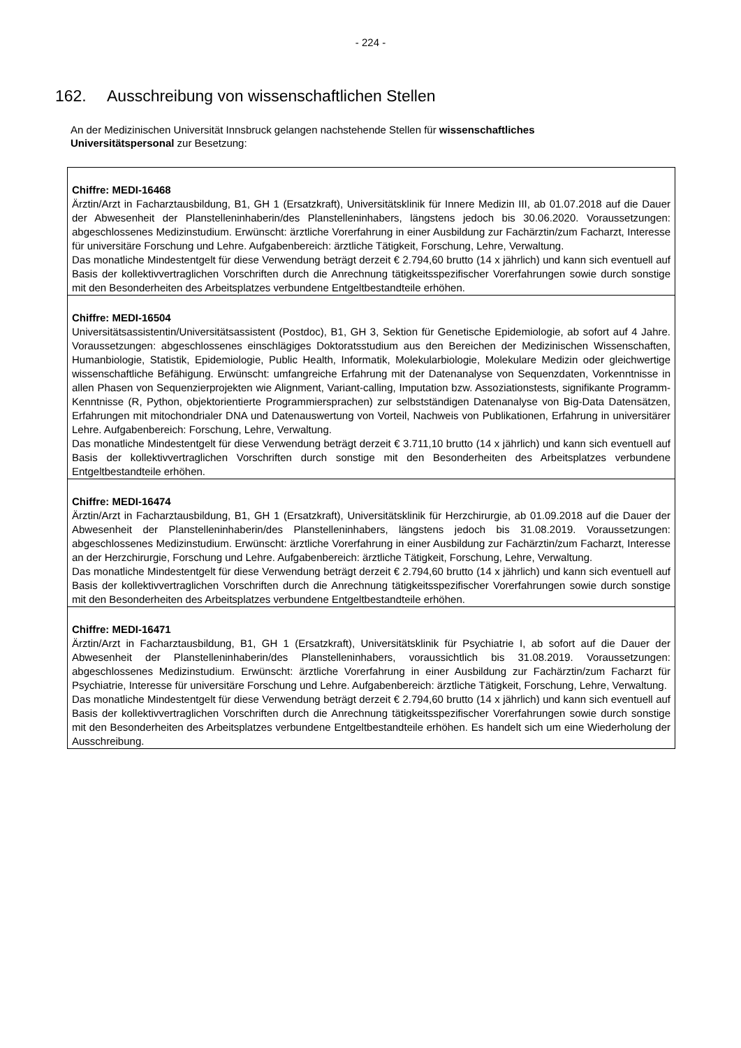- 224 -
162. Ausschreibung von wissenschaftlichen Stellen
An der Medizinischen Universität Innsbruck gelangen nachstehende Stellen für wissenschaftliches Universitätspersonal zur Besetzung:
| Chiffre: MEDI-16468 Ärztin/Arzt in Facharztausbildung, B1, GH 1 (Ersatzkraft), Universitätsklinik für Innere Medizin III, ab 01.07.2018 auf die Dauer der Abwesenheit der Planstelleninhaberin/des Planstelleninhabers, längstens jedoch bis 30.06.2020. Voraussetzungen: abgeschlossenes Medizinstudium. Erwünscht: ärztliche Vorerfahrung in einer Ausbildung zur Fachärztin/zum Facharzt, Interesse für universitäre Forschung und Lehre. Aufgabenbereich: ärztliche Tätigkeit, Forschung, Lehre, Verwaltung. Das monatliche Mindestentgelt für diese Verwendung beträgt derzeit € 2.794,60 brutto (14 x jährlich) und kann sich eventuell auf Basis der kollektivvertraglichen Vorschriften durch die Anrechnung tätigkeitsspezifischer Vorerfahrungen sowie durch sonstige mit den Besonderheiten des Arbeitsplatzes verbundene Entgeltbestandteile erhöhen. |
| Chiffre: MEDI-16504 Universitätsassistentin/Universitätsassistent (Postdoc), B1, GH 3, Sektion für Genetische Epidemiologie, ab sofort auf 4 Jahre. Voraussetzungen: abgeschlossenes einschlägiges Doktoratsstudium aus den Bereichen der Medizinischen Wissenschaften, Humanbiologie, Statistik, Epidemiologie, Public Health, Informatik, Molekularbiologie, Molekulare Medizin oder gleichwertige wissenschaftliche Befähigung. Erwünscht: umfangreiche Erfahrung mit der Datenanalyse von Sequenzdaten, Vorkenntnisse in allen Phasen von Sequenzierprojekten wie Alignment, Variant-calling, Imputation bzw. Assoziationstests, signifikante Programm-Kenntnisse (R, Python, objektorientierte Programmiersprachen) zur selbstständigen Datenanalyse von Big-Data Datensätzen, Erfahrungen mit mitochondrialer DNA und Datenauswertung von Vorteil, Nachweis von Publikationen, Erfahrung in universitärer Lehre. Aufgabenbereich: Forschung, Lehre, Verwaltung. Das monatliche Mindestentgelt für diese Verwendung beträgt derzeit € 3.711,10 brutto (14 x jährlich) und kann sich eventuell auf Basis der kollektivvertraglichen Vorschriften durch sonstige mit den Besonderheiten des Arbeitsplatzes verbundene Entgeltbestandteile erhöhen. |
| Chiffre: MEDI-16474 Ärztin/Arzt in Facharztausbildung, B1, GH 1 (Ersatzkraft), Universitätsklinik für Herzchirurgie, ab 01.09.2018 auf die Dauer der Abwesenheit der Planstelleninhaberin/des Planstelleninhabers, längstens jedoch bis 31.08.2019. Voraussetzungen: abgeschlossenes Medizinstudium. Erwünscht: ärztliche Vorerfahrung in einer Ausbildung zur Fachärztin/zum Facharzt, Interesse an der Herzchirurgie, Forschung und Lehre. Aufgabenbereich: ärztliche Tätigkeit, Forschung, Lehre, Verwaltung. Das monatliche Mindestentgelt für diese Verwendung beträgt derzeit € 2.794,60 brutto (14 x jährlich) und kann sich eventuell auf Basis der kollektivvertraglichen Vorschriften durch die Anrechnung tätigkeitsspezifischer Vorerfahrungen sowie durch sonstige mit den Besonderheiten des Arbeitsplatzes verbundene Entgeltbestandteile erhöhen. |
| Chiffre: MEDI-16471 Ärztin/Arzt in Facharztausbildung, B1, GH 1 (Ersatzkraft), Universitätsklinik für Psychiatrie I, ab sofort auf die Dauer der Abwesenheit der Planstelleninhaberin/des Planstelleninhabers, voraussichtlich bis 31.08.2019. Voraussetzungen: abgeschlossenes Medizinstudium. Erwünscht: ärztliche Vorerfahrung in einer Ausbildung zur Fachärztin/zum Facharzt für Psychiatrie, Interesse für universitäre Forschung und Lehre. Aufgabenbereich: ärztliche Tätigkeit, Forschung, Lehre, Verwaltung. Das monatliche Mindestentgelt für diese Verwendung beträgt derzeit € 2.794,60 brutto (14 x jährlich) und kann sich eventuell auf Basis der kollektivvertraglichen Vorschriften durch die Anrechnung tätigkeitsspezifischer Vorerfahrungen sowie durch sonstige mit den Besonderheiten des Arbeitsplatzes verbundene Entgeltbestandteile erhöhen. Es handelt sich um eine Wiederholung der Ausschreibung. |